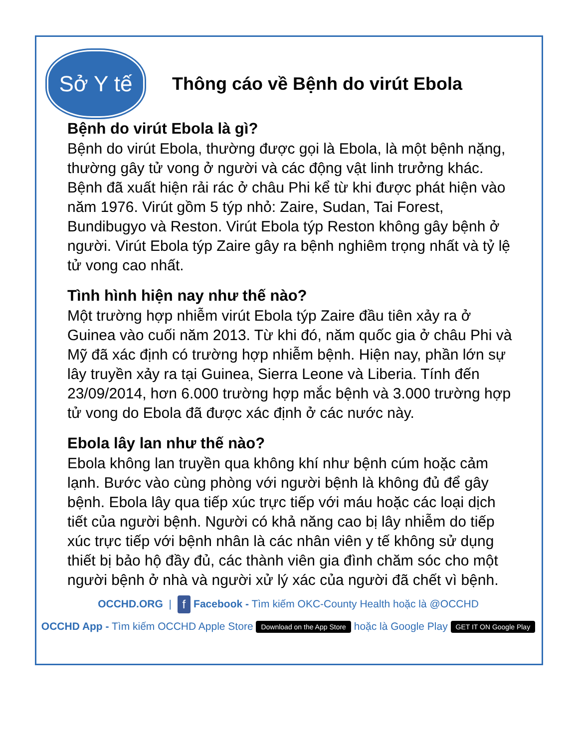Sở Y tế
Thông cáo về Bệnh do virút Ebola
Bệnh do virút Ebola là gì?
Bệnh do virút Ebola, thường được gọi là Ebola, là một bệnh nặng, thường gây tử vong ở người và các động vật linh trưởng khác. Bệnh đã xuất hiện rải rác ở châu Phi kể từ khi được phát hiện vào năm 1976. Virút gồm 5 týp nhỏ: Zaire, Sudan, Tai Forest, Bundibugyo và Reston. Virút Ebola týp Reston không gây bệnh ở người. Virút Ebola týp Zaire gây ra bệnh nghiêm trọng nhất và tỷ lệ tử vong cao nhất.
Tình hình hiện nay như thế nào?
Một trường hợp nhiễm virút Ebola týp Zaire đầu tiên xảy ra ở Guinea vào cuối năm 2013. Từ khi đó, năm quốc gia ở châu Phi và Mỹ đã xác định có trường hợp nhiễm bệnh. Hiện nay, phần lớn sự lây truyền xảy ra tại Guinea, Sierra Leone và Liberia. Tính đến 23/09/2014, hơn 6.000 trường hợp mắc bệnh và 3.000 trường hợp tử vong do Ebola đã được xác định ở các nước này.
Ebola lây lan như thế nào?
Ebola không lan truyền qua không khí như bệnh cúm hoặc cảm lạnh. Bước vào cùng phòng với người bệnh là không đủ để gây bệnh. Ebola lây qua tiếp xúc trực tiếp với máu hoặc các loại dịch tiết của người bệnh. Người có khả năng cao bị lây nhiễm do tiếp xúc trực tiếp với bệnh nhân là các nhân viên y tế không sử dụng thiết bị bảo hộ đầy đủ, các thành viên gia đình chăm sóc cho một người bệnh ở nhà và người xử lý xác của người đã chết vì bệnh.
OCCHD.ORG | f Facebook - Tìm kiếm OKC-County Health hoặc là @OCCHD
OCCHD App - Tìm kiếm OCCHD Apple Store Download on the App Store hoặc là Google Play GET IT ON Google Play